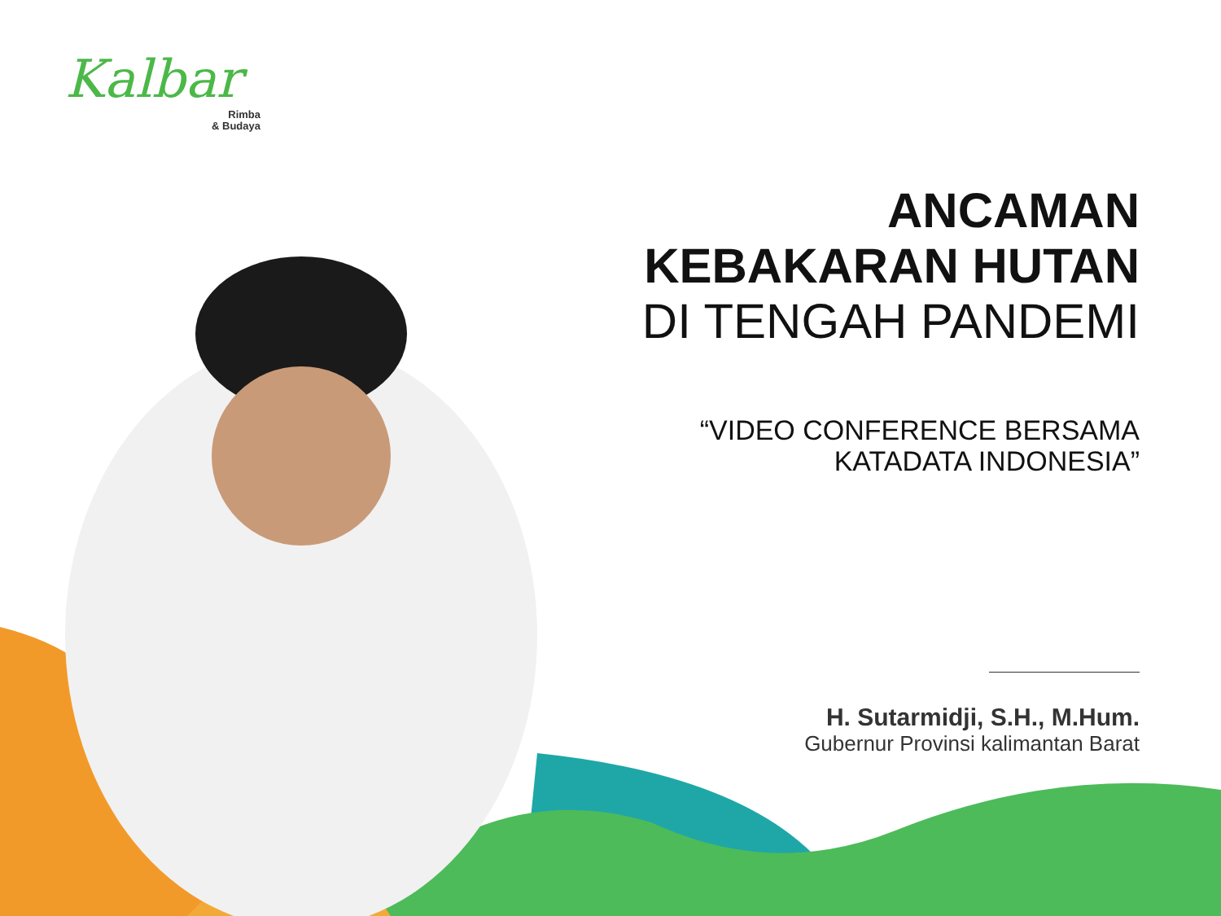Kalbar
Rimba
& Budaya
ANCAMAN
KEBAKARAN HUTAN
DI TENGAH PANDEMI
“VIDEO CONFERENCE BERSAMA
KATADATA INDONESIA”
H. Sutarmidji, S.H., M.Hum.
Gubernur Provinsi kalimantan Barat